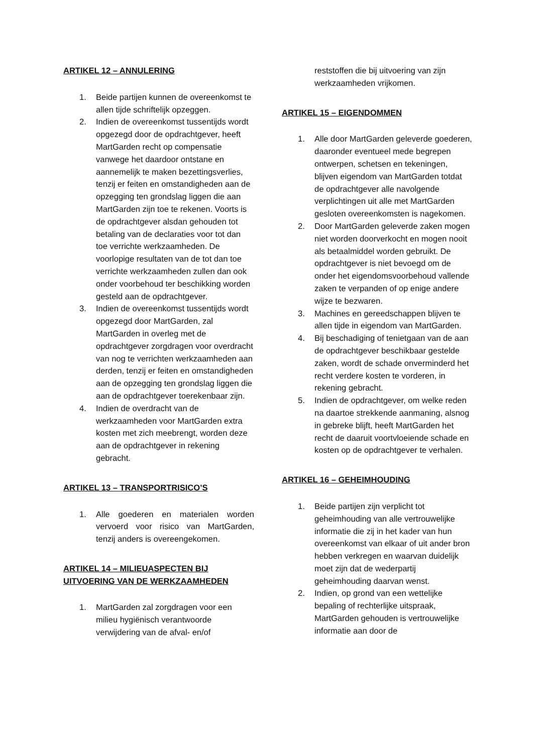ARTIKEL 12 – ANNULERING
1. Beide partijen kunnen de overeenkomst te allen tijde schriftelijk opzeggen.
2. Indien de overeenkomst tussentijds wordt opgezegd door de opdrachtgever, heeft MartGarden recht op compensatie vanwege het daardoor ontstane en aannemelijk te maken bezettingsverlies, tenzij er feiten en omstandigheden aan de opzegging ten grondslag liggen die aan MartGarden zijn toe te rekenen. Voorts is de opdrachtgever alsdan gehouden tot betaling van de declaraties voor tot dan toe verrichte werkzaamheden. De voorlopige resultaten van de tot dan toe verrichte werkzaamheden zullen dan ook onder voorbehoud ter beschikking worden gesteld aan de opdrachtgever.
3. Indien de overeenkomst tussentijds wordt opgezegd door MartGarden, zal MartGarden in overleg met de opdrachtgever zorgdragen voor overdracht van nog te verrichten werkzaamheden aan derden, tenzij er feiten en omstandigheden aan de opzegging ten grondslag liggen die aan de opdrachtgever toerekenbaar zijn.
4. Indien de overdracht van de werkzaamheden voor MartGarden extra kosten met zich meebrengt, worden deze aan de opdrachtgever in rekening gebracht.
ARTIKEL 13 – TRANSPORTRISICO’S
1. Alle goederen en materialen worden vervoerd voor risico van MartGarden, tenzij anders is overeengekomen.
ARTIKEL 14 – MILIEUASPECTEN BIJ UITVOERING VAN DE WERKZAAMHEDEN
1. MartGarden zal zorgdragen voor een milieu hygiënisch verantwoorde verwijdering van de afval- en/of
reststoffen die bij uitvoering van zijn werkzaamheden vrijkomen.
ARTIKEL 15 – EIGENDOMMEN
1. Alle door MartGarden geleverde goederen, daaronder eventueel mede begrepen ontwerpen, schetsen en tekeningen, blijven eigendom van MartGarden totdat de opdrachtgever alle navolgende verplichtingen uit alle met MartGarden gesloten overeenkomsten is nagekomen.
2. Door MartGarden geleverde zaken mogen niet worden doorverkocht en mogen nooit als betaalmiddel worden gebruikt. De opdrachtgever is niet bevoegd om de onder het eigendomsvoorbehoud vallende zaken te verpanden of op enige andere wijze te bezwaren.
3. Machines en gereedschappen blijven te allen tijde in eigendom van MartGarden.
4. Bij beschadiging of tenietgaan van de aan de opdrachtgever beschikbaar gestelde zaken, wordt de schade onverminderd het recht verdere kosten te vorderen, in rekening gebracht.
5. Indien de opdrachtgever, om welke reden na daartoe strekkende aanmaning, alsnog in gebreke blijft, heeft MartGarden het recht de daaruit voortvloeiende schade en kosten op de opdrachtgever te verhalen.
ARTIKEL 16 – GEHEIMHOUDING
1. Beide partijen zijn verplicht tot geheimhouding van alle vertrouwelijke informatie die zij in het kader van hun overeenkomst van elkaar of uit ander bron hebben verkregen en waarvan duidelijk moet zijn dat de wederpartij geheimhouding daarvan wenst.
2. Indien, op grond van een wettelijke bepaling of rechterlijke uitspraak, MartGarden gehouden is vertrouwelijke informatie aan door de